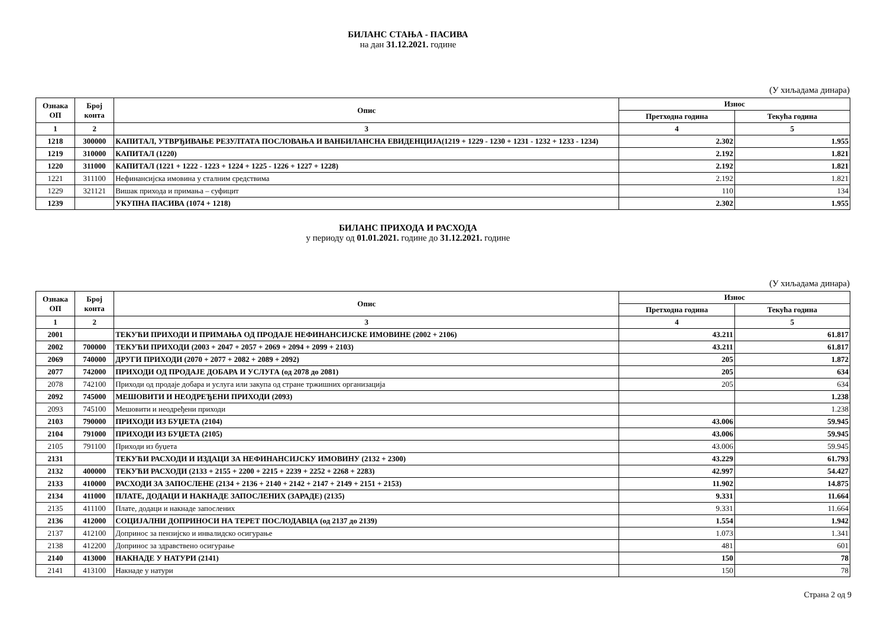БИЛАНС СТАЊА - ПАСИВА
на дан 31.12.2021. године
(У хиљадама динара)
| Ознака ОП | Број конта | Опис | Износ | |
| --- | --- | --- | --- | --- |
| | | | Претходна година | Текућа година |
| 1 | 2 | 3 | 4 | 5 |
| 1218 | 300000 | КАПИТАЛ, УТВРЂИВАЊЕ РЕЗУЛТАТА ПОСЛОВАЊА И ВАНБИЛАНСНА ЕВИДЕНЦИЈА(1219 + 1229 - 1230 + 1231 - 1232 + 1233 - 1234) | 2.302 | 1.955 |
| 1219 | 310000 | КАПИТАЛ (1220) | 2.192 | 1.821 |
| 1220 | 311000 | КАПИТАЛ (1221 + 1222 - 1223 + 1224 + 1225 - 1226 + 1227 + 1228) | 2.192 | 1.821 |
| 1221 | 311100 | Нефинансијска имовина у сталним средствима | 2.192 | 1.821 |
| 1229 | 321121 | Вишак прихода и примања – суфицит | 110 | 134 |
| 1239 | | УКУПНА ПАСИВА (1074 + 1218) | 2.302 | 1.955 |
БИЛАНС ПРИХОДА И РАСХОДА
у периоду од 01.01.2021. године до 31.12.2021. године
(У хиљадама динара)
| Ознака ОП | Број конта | Опис | Износ | |
| --- | --- | --- | --- | --- |
| | | | Претходна година | Текућа година |
| 1 | 2 | 3 | 4 | 5 |
| 2001 | | ТЕКУЋИ ПРИХОДИ И ПРИМАЊА ОД ПРОДАЈЕ НЕФИНАНСИЈСКЕ ИМОВИНЕ (2002 + 2106) | 43.211 | 61.817 |
| 2002 | 700000 | ТЕКУЋИ ПРИХОДИ (2003 + 2047 + 2057 + 2069 + 2094 + 2099 + 2103) | 43.211 | 61.817 |
| 2069 | 740000 | ДРУГИ ПРИХОДИ (2070 + 2077 + 2082 + 2089 + 2092) | 205 | 1.872 |
| 2077 | 742000 | ПРИХОДИ ОД ПРОДАЈЕ ДОБАРА И УСЛУГА (од 2078 до 2081) | 205 | 634 |
| 2078 | 742100 | Приходи од продаје добара и услуга или закупа од стране тржишних организација | 205 | 634 |
| 2092 | 745000 | МЕШОВИТИ И НЕОДРЕЂЕНИ ПРИХОДИ (2093) | | 1.238 |
| 2093 | 745100 | Мешовити и неодређени приходи | | 1.238 |
| 2103 | 790000 | ПРИХОДИ ИЗ БУЏЕТА (2104) | 43.006 | 59.945 |
| 2104 | 791000 | ПРИХОДИ ИЗ БУЏЕТА (2105) | 43.006 | 59.945 |
| 2105 | 791100 | Приходи из буџета | 43.006 | 59.945 |
| 2131 | | ТЕКУЋИ РАСХОДИ И ИЗДАЦИ ЗА НЕФИНАНСИЈСКУ ИМОВИНУ (2132 + 2300) | 43.229 | 61.793 |
| 2132 | 400000 | ТЕКУЋИ РАСХОДИ (2133 + 2155 + 2200 + 2215 + 2239 + 2252 + 2268 + 2283) | 42.997 | 54.427 |
| 2133 | 410000 | РАСХОДИ ЗА ЗАПОСЛЕНЕ (2134 + 2136 + 2140 + 2142 + 2147 + 2149 + 2151 + 2153) | 11.902 | 14.875 |
| 2134 | 411000 | ПЛАТЕ, ДОДАЦИ И НАКНАДЕ ЗАПОСЛЕНИХ (ЗАРАДЕ) (2135) | 9.331 | 11.664 |
| 2135 | 411100 | Плате, додаци и накнаде запослених | 9.331 | 11.664 |
| 2136 | 412000 | СОЦИЈАЛНИ ДОПРИНОСИ НА ТЕРЕТ ПОСЛОДАВЦА (од 2137 до 2139) | 1.554 | 1.942 |
| 2137 | 412100 | Допринос за пензијско и инвалидско осигурање | 1.073 | 1.341 |
| 2138 | 412200 | Допринос за здравствено осигурање | 481 | 601 |
| 2140 | 413000 | НАКНАДЕ У НАТУРИ (2141) | 150 | 78 |
| 2141 | 413100 | Накнаде у натури | 150 | 78 |
Страна 2 од 9